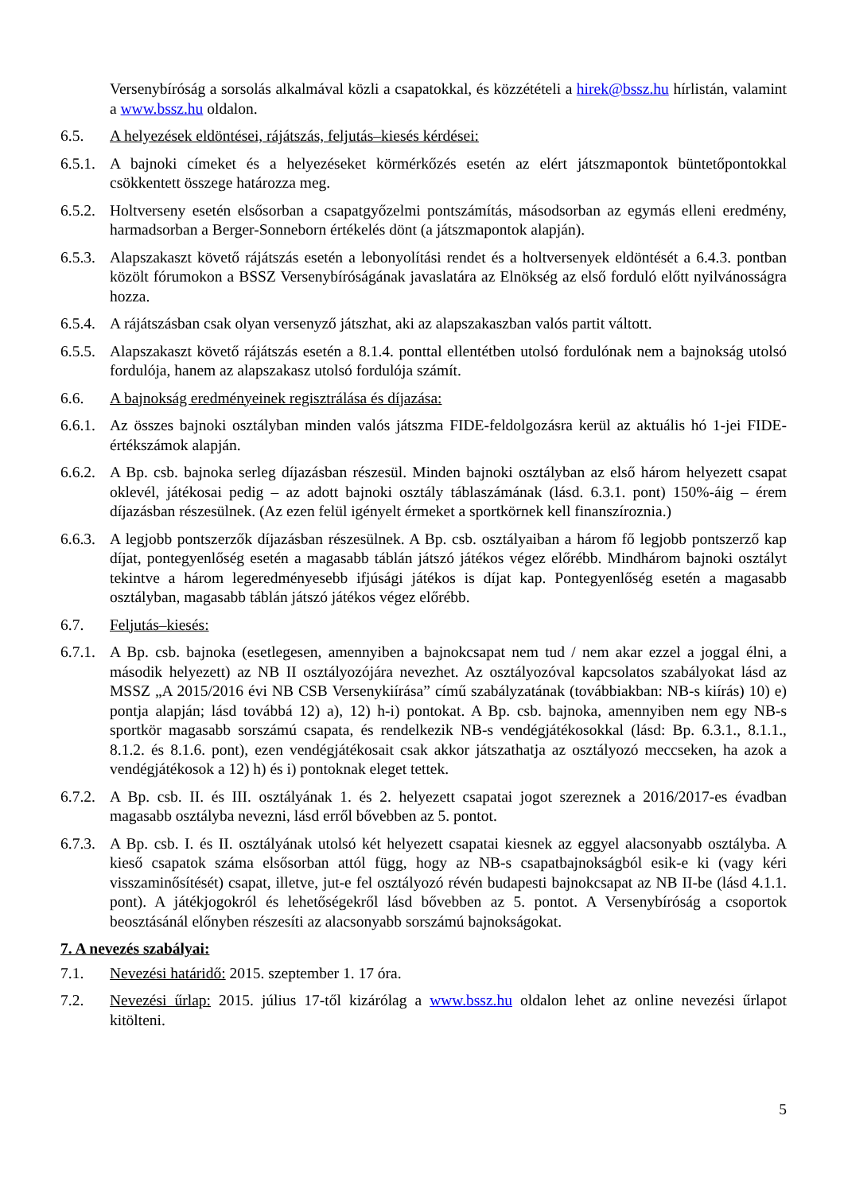Versenybíróság a sorsolás alkalmával közli a csapatokkal, és közzétételi a hirek@bssz.hu hírlistán, valamint a www.bssz.hu oldalon.
6.5. A helyezések eldöntései, rájátszás, feljutás–kiesés kérdései:
6.5.1.
A bajnoki címeket és a helyezéseket körmérkőzés esetén az elért játszmapontok büntetőpontokkal csökkentett összege határozza meg.
6.5.2.
Holtverseny esetén elsősorban a csapatgyőzelmi pontszámítás, másodsorban az egymás elleni eredmény, harmadsorban a Berger-Sonneborn értékelés dönt (a játszmapontok alapján).
6.5.3.
Alapszakaszt követő rájátszás esetén a lebonyolítási rendet és a holtversenyek eldöntését a 6.4.3. pontban közölt fórumokon a BSSZ Versenybíróságának javaslatára az Elnökség az első forduló előtt nyilvánosságra hozza.
6.5.4.
A rájátszásban csak olyan versenyző játszhat, aki az alapszakaszban valós partit váltott.
6.5.5.
Alapszakaszt követő rájátszás esetén a 8.1.4. ponttal ellentétben utolsó fordulónak nem a bajnokság utolsó fordulója, hanem az alapszakasz utolsó fordulója számít.
6.6. A bajnokság eredményeinek regisztrálása és díjazása:
6.6.1.
Az összes bajnoki osztályban minden valós játszma FIDE-feldolgozásra kerül az aktuális hó 1-jei FIDE-értékszámok alapján.
6.6.2.
A Bp. csb. bajnoka serleg díjazásban részesül. Minden bajnoki osztályban az első három helyezett csapat oklevél, játékosai pedig – az adott bajnoki osztály táblaszámának (lásd. 6.3.1. pont) 150%-áig – érem díjazásban részesülnek. (Az ezen felül igényelt érmeket a sportkörnek kell finanszíroznia.)
6.6.3.
A legjobb pontszerzők díjazásban részesülnek. A Bp. csb. osztályaiban a három fő legjobb pontszerző kap díjat, pontegyenlőség esetén a magasabb táblán játszó játékos végez előrébb. Mindhárom bajnoki osztályt tekintve a három legeredményesebb ifjúsági játékos is díjat kap. Pontegyenlőség esetén a magasabb osztályban, magasabb táblán játszó játékos végez előrébb.
6.7. Feljutás–kiesés:
6.7.1.
A Bp. csb. bajnoka (esetlegesen, amennyiben a bajnokcsapat nem tud / nem akar ezzel a joggal élni, a második helyezett) az NB II osztályozójára nevezhet. Az osztályozóval kapcsolatos szabályokat lásd az MSSZ „A 2015/2016 évi NB CSB Versenykiírása” című szabályzatának (továbbiakban: NB-s kiírás) 10) e) pontja alapján; lásd továbbá 12) a), 12) h-i) pontokat. A Bp. csb. bajnoka, amennyiben nem egy NB-s sportkör magasabb sorszámú csapata, és rendelkezik NB-s vendégjátékosokkal (lásd: Bp. 6.3.1., 8.1.1., 8.1.2. és 8.1.6. pont), ezen vendégjátékosait csak akkor játszathatja az osztályozó meccseken, ha azok a vendégjátékosok a 12) h) és i) pontoknak eleget tettek.
6.7.2.
A Bp. csb. II. és III. osztályának 1. és 2. helyezett csapatai jogot szereznek a 2016/2017-es évadban magasabb osztályba nevezni, lásd erről bővebben az 5. pontot.
6.7.3.
A Bp. csb. I. és II. osztályának utolsó két helyezett csapatai kiesnek az eggyel alacsonyabb osztályba. A kieső csapatok száma elsősorban attól függ, hogy az NB-s csapatbajnokságból esik-e ki (vagy kéri visszaminősítését) csapat, illetve, jut-e fel osztályozó révén budapesti bajnokcsapat az NB II-be (lásd 4.1.1. pont). A játékjogokról és lehetőségekről lásd bővebben az 5. pontot. A Versenybíróság a csoportok beosztásánál előnyben részesíti az alacsonyabb sorszámú bajnokságokat.
7. A nevezés szabályai:
7.1. Nevezési határidő: 2015. szeptember 1. 17 óra.
7.2. Nevezési űrlap: 2015. július 17-től kizárólag a www.bssz.hu oldalon lehet az online nevezési űrlapot kitölteni.
5